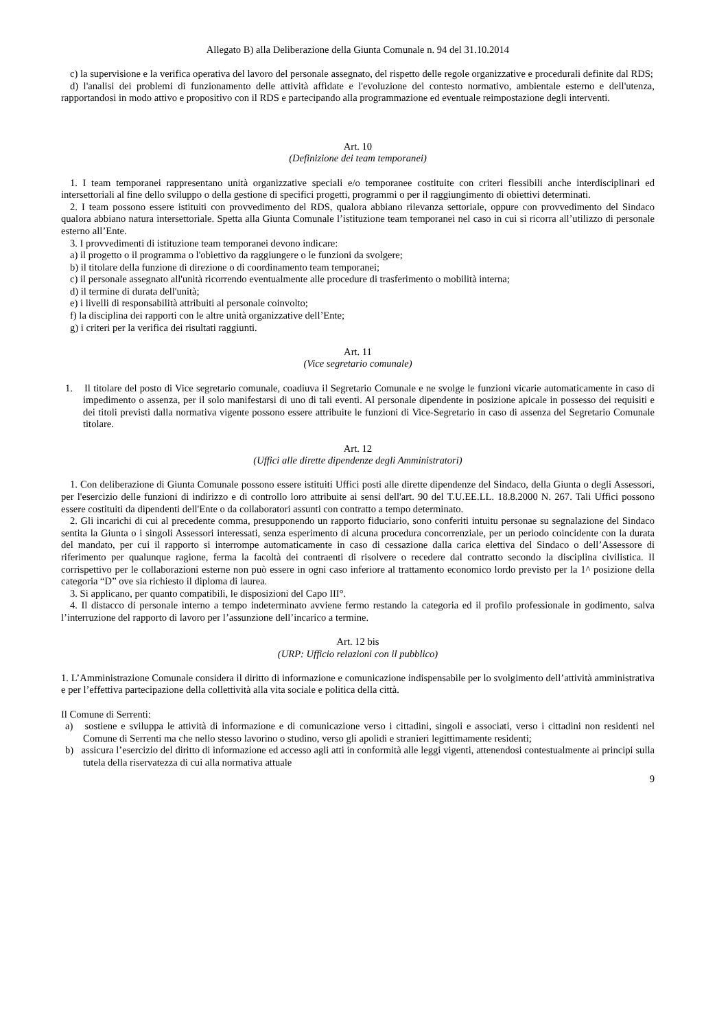Allegato B) alla Deliberazione della Giunta Comunale n. 94 del 31.10.2014
c) la supervisione e la verifica operativa del lavoro del personale assegnato, del rispetto delle regole organizzative e procedurali definite dal RDS;
d) l'analisi dei problemi di funzionamento delle attività affidate e l'evoluzione del contesto normativo, ambientale esterno e dell'utenza, rapportandosi in modo attivo e propositivo con il RDS e partecipando alla programmazione ed eventuale reimpostazione degli interventi.
Art. 10
(Definizione dei team temporanei)
1. I team temporanei rappresentano unità organizzative speciali e/o temporanee costituite con criteri flessibili anche interdisciplinari ed intersettoriali al fine dello sviluppo o della gestione di specifici progetti, programmi o per il raggiungimento di obiettivi determinati.
2. I team possono essere istituiti con provvedimento del RDS, qualora abbiano rilevanza settoriale, oppure con provvedimento del Sindaco qualora abbiano natura intersettoriale. Spetta alla Giunta Comunale l’istituzione team temporanei nel caso in cui si ricorra all’utilizzo di personale esterno all’Ente.
3. I provvedimenti di istituzione team temporanei devono indicare:
a) il progetto o il programma o l'obiettivo da raggiungere o le funzioni da svolgere;
b) il titolare della funzione di direzione o di coordinamento team temporanei;
c) il personale assegnato all'unità ricorrendo eventualmente alle procedure di trasferimento o mobilità interna;
d) il termine di durata dell'unità;
e) i livelli di responsabilità attribuiti al personale coinvolto;
f) la disciplina dei rapporti con le altre unità organizzative dell’Ente;
g) i criteri per la verifica dei risultati raggiunti.
Art. 11
(Vice segretario comunale)
1. Il titolare del posto di Vice segretario comunale, coadiuva il Segretario Comunale e ne svolge le funzioni vicarie automaticamente in caso di impedimento o assenza, per il solo manifestarsi di uno di tali eventi. Al personale dipendente in posizione apicale in possesso dei requisiti e dei titoli previsti dalla normativa vigente possono essere attribuite le funzioni di Vice-Segretario in caso di assenza del Segretario Comunale titolare.
Art. 12
(Uffici alle dirette dipendenze degli Amministratori)
1. Con deliberazione di Giunta Comunale possono essere istituiti Uffici posti alle dirette dipendenze del Sindaco, della Giunta o degli Assessori, per l'esercizio delle funzioni di indirizzo e di controllo loro attribuite ai sensi dell'art. 90 del T.U.EE.LL. 18.8.2000 N. 267. Tali Uffici possono essere costituiti da dipendenti dell'Ente o da collaboratori assunti con contratto a tempo determinato.
2. Gli incarichi di cui al precedente comma, presupponendo un rapporto fiduciario, sono conferiti intuitu personae su segnalazione del Sindaco sentita la Giunta o i singoli Assessori interessati, senza esperimento di alcuna procedura concorrenziale, per un periodo coincidente con la durata del mandato, per cui il rapporto si interrompe automaticamente in caso di cessazione dalla carica elettiva del Sindaco o dell’Assessore di riferimento per qualunque ragione, ferma la facoltà dei contraenti di risolvere o recedere dal contratto secondo la disciplina civilistica. Il corrispettivo per le collaborazioni esterne non può essere in ogni caso inferiore al trattamento economico lordo previsto per la 1^ posizione della categoria “D” ove sia richiesto il diploma di laurea.
3. Si applicano, per quanto compatibili, le disposizioni del Capo III°.
4. Il distacco di personale interno a tempo indeterminato avviene fermo restando la categoria ed il profilo professionale in godimento, salva l’interruzione del rapporto di lavoro per l’assunzione dell’incarico a termine.
Art. 12 bis
(URP: Ufficio relazioni con il pubblico)
1. L’Amministrazione Comunale considera il diritto di informazione e comunicazione indispensabile per lo svolgimento dell’attività amministrativa e per l’effettiva partecipazione della collettività alla vita sociale e politica della città.
Il Comune di Serrenti:
a) sostiene e sviluppa le attività di informazione e di comunicazione verso i cittadini, singoli e associati, verso i cittadini non residenti nel Comune di Serrenti ma che nello stesso lavorino o studino, verso gli apolidi e stranieri legittimamente residenti;
b) assicura l’esercizio del diritto di informazione ed accesso agli atti in conformità alle leggi vigenti, attenendosi contestualmente ai principi sulla tutela della riservatezza di cui alla normativa attuale
9